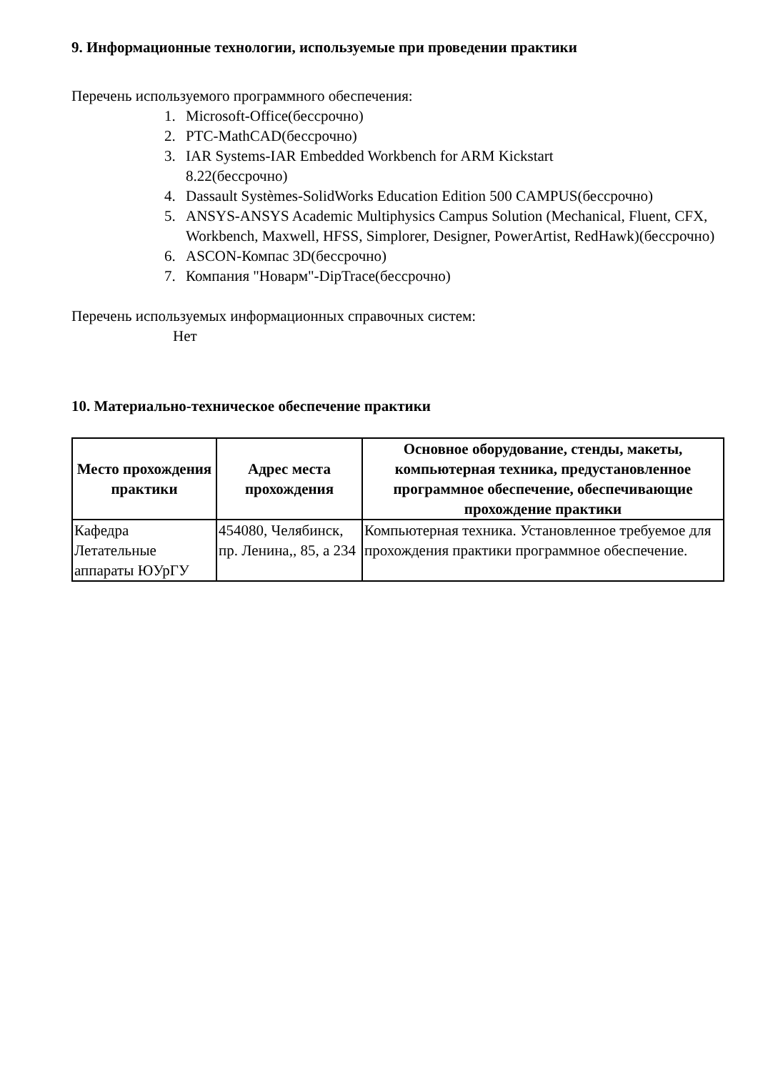9. Информационные технологии, используемые при проведении практики
Перечень используемого программного обеспечения:
1. Microsoft-Office(бессрочно)
2. PTC-MathCAD(бессрочно)
3. IAR Systems-IAR Embedded Workbench for ARM Kickstart
8.22(бессрочно)
4. Dassault Systèmes-SolidWorks Education Edition 500 CAMPUS(бессрочно)
5. ANSYS-ANSYS Academic Multiphysics Campus Solution (Mechanical, Fluent, CFX, Workbench, Maxwell, HFSS, Simplorer, Designer, PowerArtist, RedHawk)(бессрочно)
6. ASCON-Компас 3D(бессрочно)
7. Компания "Новарм"-DipTrace(бессрочно)
Перечень используемых информационных справочных систем:
Нет
10. Материально-техническое обеспечение практики
| Место прохождения практики | Адрес места прохождения | Основное оборудование, стенды, макеты, компьютерная техника, предустановленное программное обеспечение, обеспечивающие прохождение практики |
| --- | --- | --- |
| Кафедра Летательные аппараты ЮУрГУ | 454080, Челябинск, пр. Ленина,, 85, а 234 | Компьютерная техника. Установленное требуемое для прохождения практики программное обеспечение. |